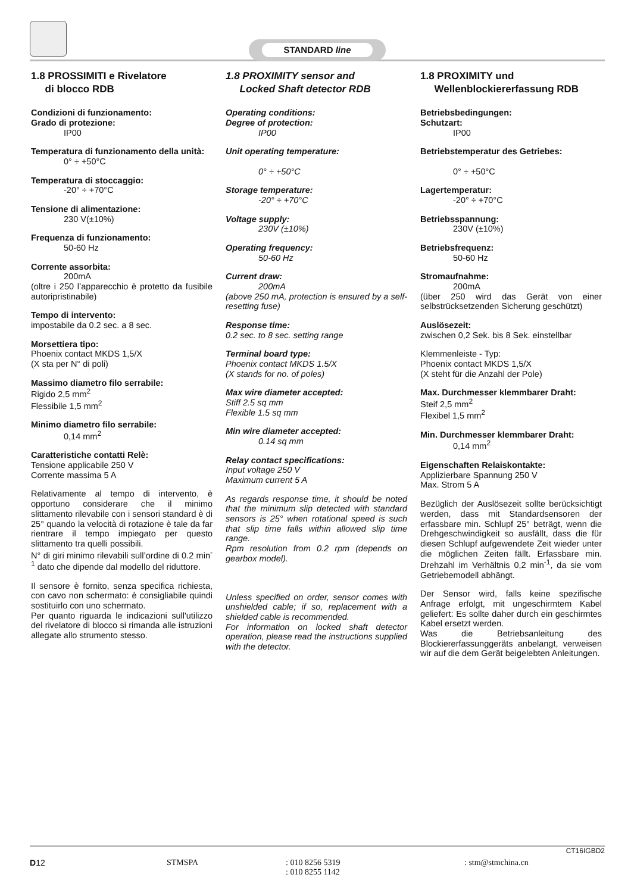STANDARD line
1.8 PROSSIMITI e Rivelatore
di blocco RDB
Condizioni di funzionamento:
Grado di protezione:
IP00
Temperatura di funzionamento della unità:
0° ÷ +50°C
Temperatura di stoccaggio:
-20° ÷ +70°C
Tensione di alimentazione:
230 V(±10%)
Frequenza di funzionamento:
50-60 Hz
Corrente assorbita:
200mA
(oltre i 250 l’apparecchio è protetto da fusibile autoripristinabile)
Tempo di intervento:
impostabile da 0.2 sec. a 8 sec.
Morsettiera tipo:
Phoenix contact MKDS 1,5/X
(X sta per N° di poli)
Massimo diametro filo serrabile:
Rigido 2,5 mm<sup>2</sup>
Flessibile 1,5 mm<sup>2</sup>
Minimo diametro filo serrabile:
0,14 mm<sup>2</sup>
Caratteristiche contatti Relè:
Tensione applicabile 250 V
Corrente massima 5 A
Relativamente al tempo di intervento, è opportuno considerare che il minimo slittamento rilevabile con i sensori standard è di 25° quando la velocità di rotazione è tale da far rientrare il tempo impiegato per questo slittamento tra quelli possibili.
N° di giri minimo rilevabili sull’ordine di 0.2 min<sup>-1</sup> dato che dipende dal modello del riduttore.
Il sensore è fornito, senza specifica richiesta, con cavo non schermato: è consigliabile quindi sostituirlo con uno schermato.
Per quanto riguarda le indicazioni sull'utilizzo del rivelatore di blocco si rimanda alle istruzioni allegate allo strumento stesso.
1.8 PROXIMITY sensor and
Locked Shaft detector RDB
Operating conditions:
Degree of protection:
IP00
Unit operating temperature:
0° ÷ +50°C
Storage temperature:
-20° ÷ +70°C
Voltage supply:
230V (±10%)
Operating frequency:
50-60 Hz
Current draw:
200mA
(above 250 mA, protection is ensured by a self-resetting fuse)
Response time:
0.2 sec. to 8 sec. setting range
Terminal board type:
Phoenix contact MKDS 1.5/X
(X stands for no. of poles)
Max wire diameter accepted:
Stiff 2.5 sq mm
Flexible 1.5 sq mm
Min wire diameter accepted:
0.14 sq mm
Relay contact specifications:
Input voltage 250 V
Maximum current 5 A
As regards response time, it should be noted that the minimum slip detected with standard sensors is 25° when rotational speed is such that slip time falls within allowed slip time range.
Rpm resolution from 0.2 rpm (depends on gearbox model).
Unless specified on order, sensor comes with unshielded cable; if so, replacement with a shielded cable is recommended.
For information on locked shaft detector operation, please read the instructions supplied with the detector.
1.8 PROXIMITY und
Wellenblockiererfassung RDB
Betriebsbedingungen:
Schutzart:
IP00
Betriebstemperatur des Getriebes:
0° ÷ +50°C
Lagertemperatur:
-20° ÷ +70°C
Betriebsspannung:
230V (±10%)
Betriebsfrequenz:
50-60 Hz
Stromaufnahme:
200mA
(über 250 wird das Gerät von einer selbstrücksetzenden Sicherung geschützt)
Auslösezeit:
zwischen 0,2 Sek. bis 8 Sek. einstellbar
Klemmenleiste - Typ:
Phoenix contact MKDS 1,5/X
(X steht für die Anzahl der Pole)
Max. Durchmesser klemmbarer Draht:
Steif 2,5 mm<sup>2</sup>
Flexibel 1,5 mm<sup>2</sup>
Min. Durchmesser klemmbarer Draht:
0,14 mm<sup>2</sup>
Eigenschaften Relaiskontakte:
Applizierbare Spannung 250 V
Max. Strom 5 A
Bezüglich der Auslösezeit sollte berücksichtigt werden, dass mit Standardsensoren der erfassbare min. Schlupf 25° beträgt, wenn die Drehgeschwindigkeit so ausfällt, dass die für diesen Schlupf aufgewendete Zeit wieder unter die möglichen Zeiten fällt. Erfassbare min. Drehzahl im Verhältnis 0,2 min<sup>-1</sup>, da sie vom Getriebemodell abhängt.
Der Sensor wird, falls keine spezifische Anfrage erfolgt, mit ungeschirmtem Kabel geliefert: Es sollte daher durch ein geschirmtes Kabel ersetzt werden.
Was die Betriebsanleitung des Blockiererfassunggeräts anbelangt, verweisen wir auf die dem Gerät beigelebten Anleitungen.
CT16IGBD2
D12 STMSPA : 010 8256 5319
: 010 8255 1142
: stm@stmchina.cn